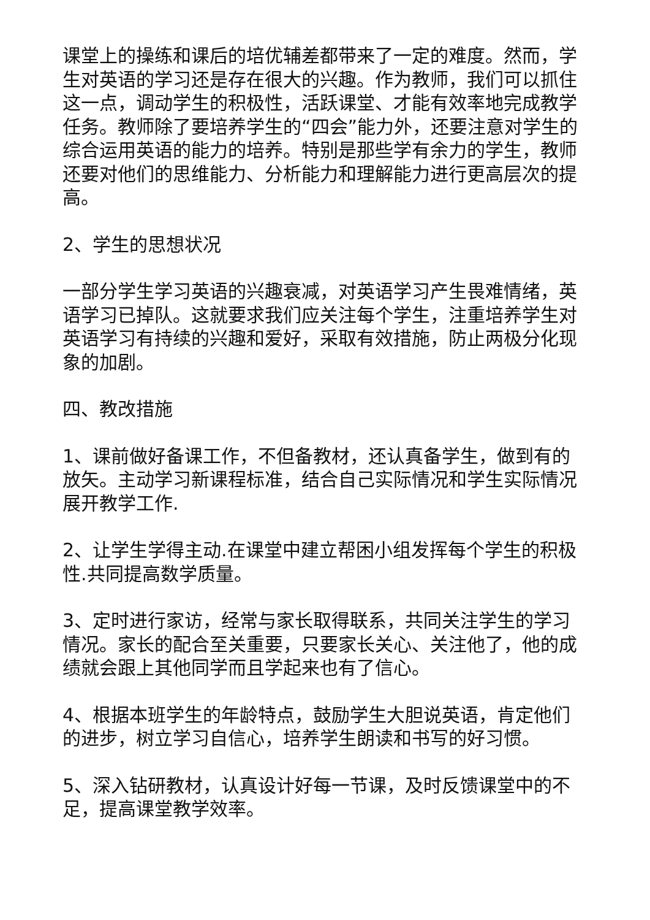课堂上的操练和课后的培优辅差都带来了一定的难度。然而，学生对英语的学习还是存在很大的兴趣。作为教师，我们可以抓住这一点，调动学生的积极性，活跃课堂、才能有效率地完成教学任务。教师除了要培养学生的“四会”能力外，还要注意对学生的综合运用英语的能力的培养。特别是那些学有余力的学生，教师还要对他们的思维能力、分析能力和理解能力进行更高层次的提高。
2、学生的思想状况
一部分学生学习英语的兴趣衰减，对英语学习产生畏难情绪，英语学习已掉队。这就要求我们应关注每个学生，注重培养学生对英语学习有持续的兴趣和爱好，采取有效措施，防止两极分化现象的加剧。
四、教改措施
1、课前做好备课工作，不但备教材，还认真备学生，做到有的放矢。主动学习新课程标准，结合自己实际情况和学生实际情况展开教学工作.
2、让学生学得主动.在课堂中建立帮困小组发挥每个学生的积极性.共同提高数学质量。
3、定时进行家访，经常与家长取得联系，共同关注学生的学习情况。家长的配合至关重要，只要家长关心、关注他了，他的成绩就会跟上其他同学而且学起来也有了信心。
4、根据本班学生的年龄特点，鼓励学生大胆说英语，肯定他们的进步，树立学习自信心，培养学生朗读和书写的好习惯。
5、深入钻研教材，认真设计好每一节课，及时反馈课堂中的不足，提高课堂教学效率。